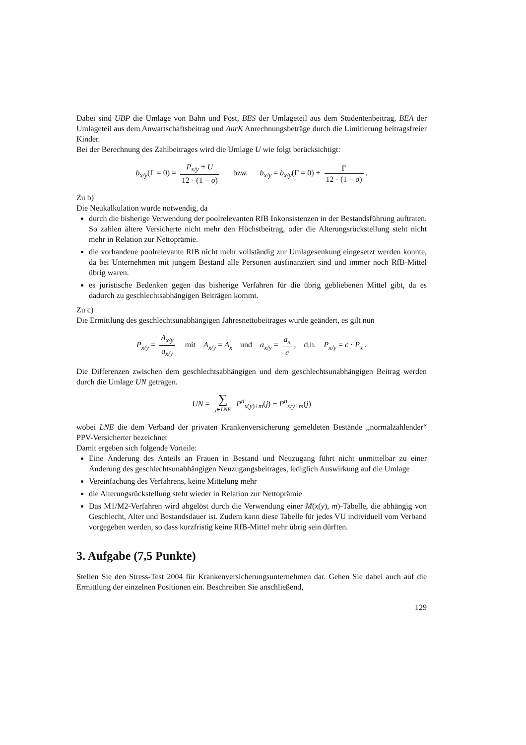Dabei sind UBP die Umlage von Bahn und Post, BES der Umlageteil aus dem Studentenbeitrag, BEA der Umlageteil aus dem Anwartschaftsbeitrag und AnrK Anrechnungsbeträge durch die Limitierung beitragsfreier Kinder.
Bei der Berechnung des Zahlbeitrages wird die Umlage U wie folgt berücksichtigt:
b<sub>x/y</sub>(Γ = 0) = P<sub>x/y</sub> + U 12 · (1 − σ) bzw. b<sub>x/y</sub> = b<sub>x/y</sub>(Γ = 0) + Γ 12 · (1 − σ).
Zu b)
Die Neukalkulation wurde notwendig, da
durch die bisherige Verwendung der poolrelevanten RfB Inkonsistenzen in der Bestandsführung auftraten. So zahlen ältere Versicherte nicht mehr den Höchstbeitrag, oder die Alterungsrückstellung steht nicht mehr in Relation zur Nettoprämie.
die vorhandene poolrelevante RfB nicht mehr vollständig zur Umlagesenkung eingesetzt werden konnte, da bei Unternehmen mit jungem Bestand alle Personen ausfinanziert sind und immer noch RfB-Mittel übrig waren.
es juristische Bedenken gegen das bisherige Verfahren für die übrig gebliebenen Mittel gibt, da es dadurch zu geschlechtsabhängigen Beiträgen kommt.
Zu c)
Die Ermittlung des geschlechtsunabhängigen Jahresnettobeitrages wurde geändert, es gilt nun
P<sub>x/y</sub> = A<sub>x/y</sub> a<sub>x/y</sub> mit A<sub>x/y</sub> = A<sub>x</sub> und a<sub>x/y</sub> = a<sub>x</sub> c, d.h. P<sub>x/y</sub> = c · P<sub>x</sub> .
Die Differenzen zwischen dem geschlechtsabhängigen und dem geschlechtsunabhängigen Beitrag werden durch die Umlage UN getragen.
UN = ∑ j∈LNE P<sup>n</sup><sub>x(y)+m</sub>(j) − P<sup>n</sup><sub>x/y+m</sub>(j)
wobei LNE die dem Verband der privaten Krankenversicherung gemeldeten Bestände ,,normalzahlender“ PPV-Versicherter bezeichnet
Damit ergeben sich folgende Vorteile:
Eine Änderung des Anteils an Frauen in Bestand und Neuzugang führt nicht unmittelbar zu einer Änderung des geschlechtsunabhängigen Neuzugangsbeitrages, lediglich Auswirkung auf die Umlage
Vereinfachung des Verfahrens, keine Mittelung mehr
die Alterungsrückstellung steht wieder in Relation zur Nettoprämie
Das M1/M2-Verfahren wird abgelöst durch die Verwendung einer M(x(y), m)-Tabelle, die abhängig von Geschlecht, Alter und Bestandsdauer ist. Zudem kann diese Tabelle für jedes VU individuell vom Verband vorgegeben werden, so dass kurzfristig keine RfB-Mittel mehr übrig sein dürften.
3. Aufgabe (7,5 Punkte)
Stellen Sie den Stress-Test 2004 für Krankenversicherungsunternehmen dar. Gehen Sie dabei auch auf die Ermittlung der einzelnen Positionen ein. Beschreiben Sie anschließend,
129